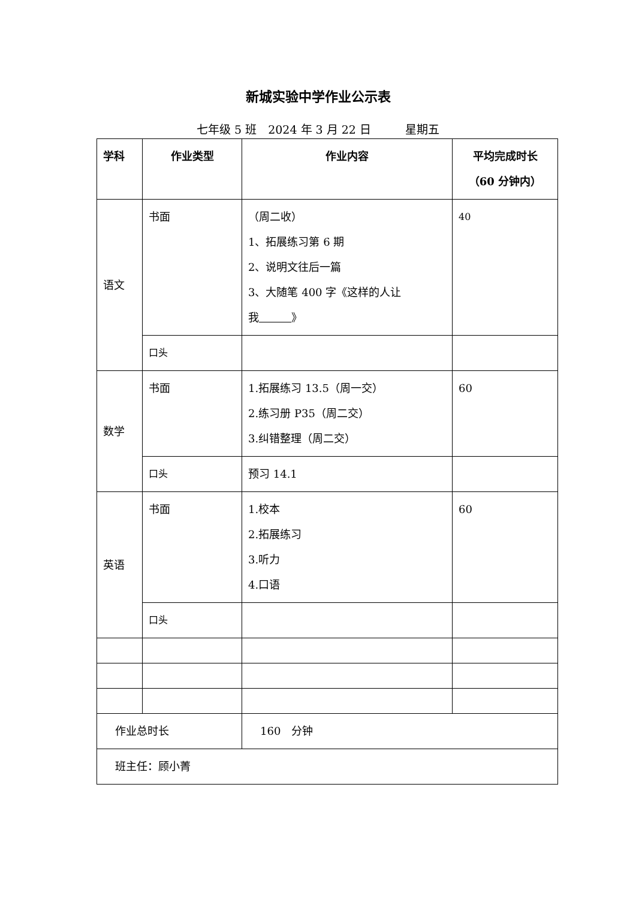新城实验中学作业公示表
七年级 5 班　2024 年 3 月 22 日　　　星期五
| 学科 | 作业类型 | 作业内容 | 平均完成时长 （60 分钟内） |
| --- | --- | --- | --- |
| 语文 | 书面 | （周二收） 1、拓展练习第 6 期 2、说明文往后一篇 3、大随笔 400 字《这样的人让我 》 | 40 |
| | 口头 | | |
| 数学 | 书面 | 1.拓展练习 13.5（周一交） 2.练习册 P35（周二交） 3.纠错整理（周二交） | 60 |
| | 口头 | 预习 14.1 | |
| 英语 | 书面 | 1.校本 2.拓展练习 3.听力 4.口语 | 60 |
| | 口头 | | |
| 作业总时长 | | 160 分钟 | |
| 班主任：顾小菁 | | | |